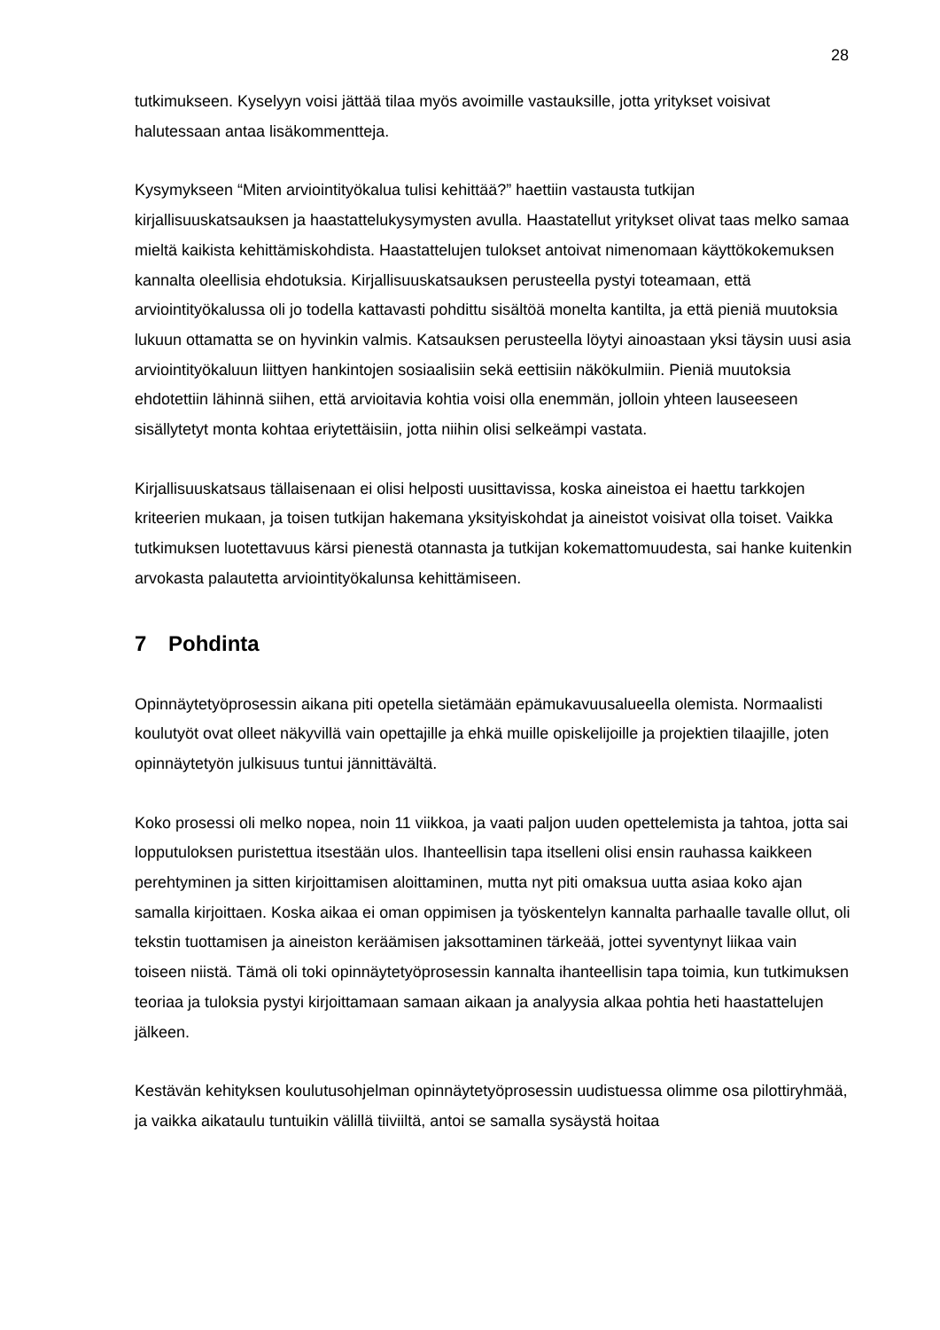28
tutkimukseen. Kyselyyn voisi jättää tilaa myös avoimille vastauksille, jotta yritykset voisivat halutessaan antaa lisäkommentteja.
Kysymykseen “Miten arviointityökalua tulisi kehittää?” haettiin vastausta tutkijan kirjallisuuskatsauksen ja haastattelukysymysten avulla. Haastatellut yritykset olivat taas melko samaa mieltä kaikista kehittämiskohdista. Haastattelujen tulokset antoivat nimenomaan käyttökokemuksen kannalta oleellisia ehdotuksia. Kirjallisuuskatsauksen perusteella pystyi toteamaan, että arviointityökalussa oli jo todella kattavasti pohdittu sisältöä monelta kantilta, ja että pieniä muutoksia lukuun ottamatta se on hyvinkin valmis. Katsauksen perusteella löytyi ainoastaan yksi täysin uusi asia arviointityökaluun liittyen hankintojen sosiaalisiin sekä eettisiin näkökulmiin. Pieniä muutoksia ehdotettiin lähinnä siihen, että arvioitavia kohtia voisi olla enemmän, jolloin yhteen lauseeseen sisällytetyt monta kohtaa eriytettäisiin, jotta niihin olisi selkeämpi vastata.
Kirjallisuuskatsaus tällaisenaan ei olisi helposti uusittavissa, koska aineistoa ei haettu tarkkojen kriteerien mukaan, ja toisen tutkijan hakemana yksityiskohdat ja aineistot voisivat olla toiset. Vaikka tutkimuksen luotettavuus kärsi pienestä otannasta ja tutkijan kokemattomuudesta, sai hanke kuitenkin arvokasta palautetta arviointityökalunsa kehittämiseen.
7 Pohdinta
Opinnäytetyöprosessin aikana piti opetella sietämään epämukavuusalueella olemista. Normaalisti koulutyöt ovat olleet näkyvillä vain opettajille ja ehkä muille opiskelijoille ja projektien tilaajille, joten opinnäytetyön julkisuus tuntui jännittävältä.
Koko prosessi oli melko nopea, noin 11 viikkoa, ja vaati paljon uuden opettelemista ja tahtoa, jotta sai lopputuloksen puristettua itsestään ulos. Ihanteellisin tapa itselleni olisi ensin rauhassa kaikkeen perehtyminen ja sitten kirjoittamisen aloittaminen, mutta nyt piti omaksua uutta asiaa koko ajan samalla kirjoittaen. Koska aikaa ei oman oppimisen ja työskentelyn kannalta parhaalle tavalle ollut, oli tekstin tuottamisen ja aineiston keräämisen jaksottaminen tärkeää, jottei syventynyt liikaa vain toiseen niistä. Tämä oli toki opinnäytetyöprosessin kannalta ihanteellisin tapa toimia, kun tutkimuksen teoriaa ja tuloksia pystyi kirjoittamaan samaan aikaan ja analyysia alkaa pohtia heti haastattelujen jälkeen.
Kestävän kehityksen koulutusohjelman opinnäytetyöprosessin uudistuessa olimme osa pilottiryhmää, ja vaikka aikataulu tuntuikin välillä tiiviiltä, antoi se samalla sysäystä hoitaa